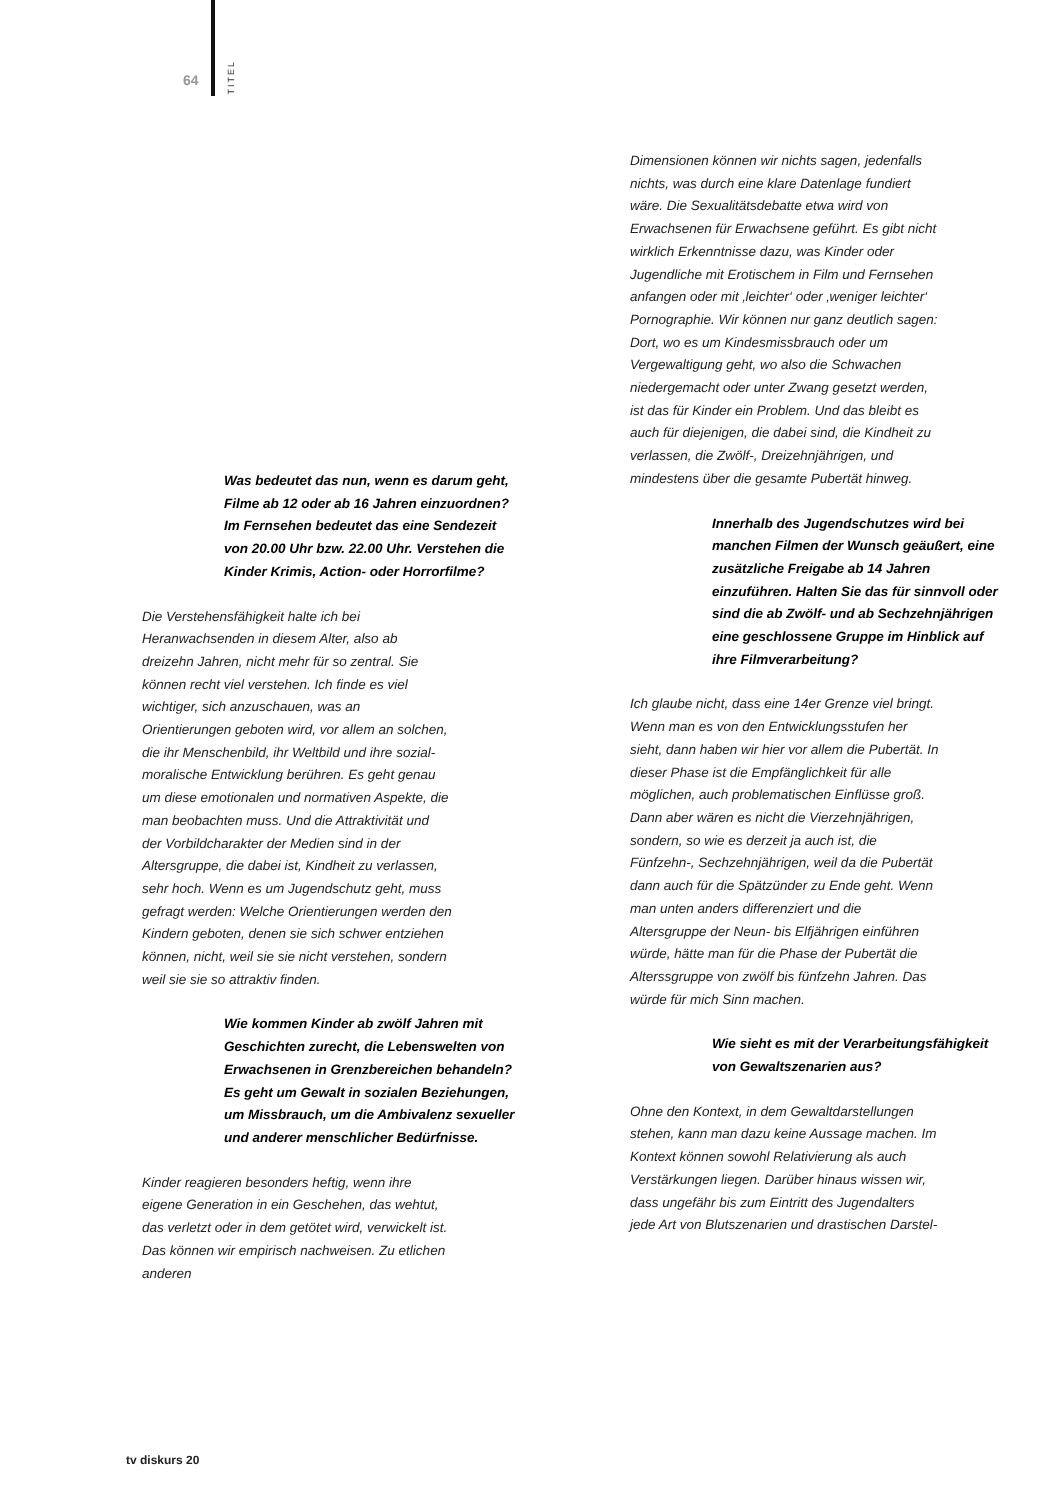64
TITEL
Was bedeutet das nun, wenn es darum geht, Filme ab 12 oder ab 16 Jahren einzuordnen? Im Fernsehen bedeutet das eine Sendezeit von 20.00 Uhr bzw. 22.00 Uhr. Verstehen die Kinder Krimis, Action- oder Horrorfilme?
Die Verstehensfähigkeit halte ich bei Heranwachsenden in diesem Alter, also ab dreizehn Jahren, nicht mehr für so zentral. Sie können recht viel verstehen. Ich finde es viel wichtiger, sich anzuschauen, was an Orientierungen geboten wird, vor allem an solchen, die ihr Menschenbild, ihr Weltbild und ihre sozial-moralische Entwicklung berühren. Es geht genau um diese emotionalen und normativen Aspekte, die man beobachten muss. Und die Attraktivität und der Vorbildcharakter der Medien sind in der Altersgruppe, die dabei ist, Kindheit zu verlassen, sehr hoch. Wenn es um Jugendschutz geht, muss gefragt werden: Welche Orientierungen werden den Kindern geboten, denen sie sich schwer entziehen können, nicht, weil sie sie nicht verstehen, sondern weil sie sie so attraktiv finden.
Wie kommen Kinder ab zwölf Jahren mit Geschichten zurecht, die Lebenswelten von Erwachsenen in Grenzbereichen behandeln? Es geht um Gewalt in sozialen Beziehungen, um Missbrauch, um die Ambivalenz sexueller und anderer menschlicher Bedürfnisse.
Kinder reagieren besonders heftig, wenn ihre eigene Generation in ein Geschehen, das wehtut, das verletzt oder in dem getötet wird, verwickelt ist. Das können wir empirisch nachweisen. Zu etlichen anderen
Dimensionen können wir nichts sagen, jedenfalls nichts, was durch eine klare Datenlage fundiert wäre. Die Sexualitätsdebatte etwa wird von Erwachsenen für Erwachsene geführt. Es gibt nicht wirklich Erkenntnisse dazu, was Kinder oder Jugendliche mit Erotischem in Film und Fernsehen anfangen oder mit ‚leichter‘ oder ‚weniger leichter‘ Pornographie. Wir können nur ganz deutlich sagen: Dort, wo es um Kindesmissbrauch oder um Vergewaltigung geht, wo also die Schwachen niedergemacht oder unter Zwang gesetzt werden, ist das für Kinder ein Problem. Und das bleibt es auch für diejenigen, die dabei sind, die Kindheit zu verlassen, die Zwölf-, Dreizehnjährigen, und mindestens über die gesamte Pubertät hinweg.
Innerhalb des Jugendschutzes wird bei manchen Filmen der Wunsch geäußert, eine zusätzliche Freigabe ab 14 Jahren einzuführen. Halten Sie das für sinnvoll oder sind die ab Zwölf- und ab Sechzehnjährigen eine geschlossene Gruppe im Hinblick auf ihre Filmverarbeitung?
Ich glaube nicht, dass eine 14er Grenze viel bringt. Wenn man es von den Entwicklungsstufen her sieht, dann haben wir hier vor allem die Pubertät. In dieser Phase ist die Empfänglichkeit für alle möglichen, auch problematischen Einflüsse groß. Dann aber wären es nicht die Vierzehnjährigen, sondern, so wie es derzeit ja auch ist, die Fünfzehn-, Sechzehnjährigen, weil da die Pubertät dann auch für die Spätzünder zu Ende geht. Wenn man unten anders differenziert und die Altersgruppe der Neun- bis Elfjährigen einführen würde, hätte man für die Phase der Pubertät die Alterssgruppe von zwölf bis fünfzehn Jahren. Das würde für mich Sinn machen.
Wie sieht es mit der Verarbeitungsfähigkeit von Gewaltszenarien aus?
Ohne den Kontext, in dem Gewaltdarstellungen stehen, kann man dazu keine Aussage machen. Im Kontext können sowohl Relativierung als auch Verstärkungen liegen. Darüber hinaus wissen wir, dass ungefähr bis zum Eintritt des Jugendalters jede Art von Blutszenarien und drastischen Darstel-
tv diskurs 20